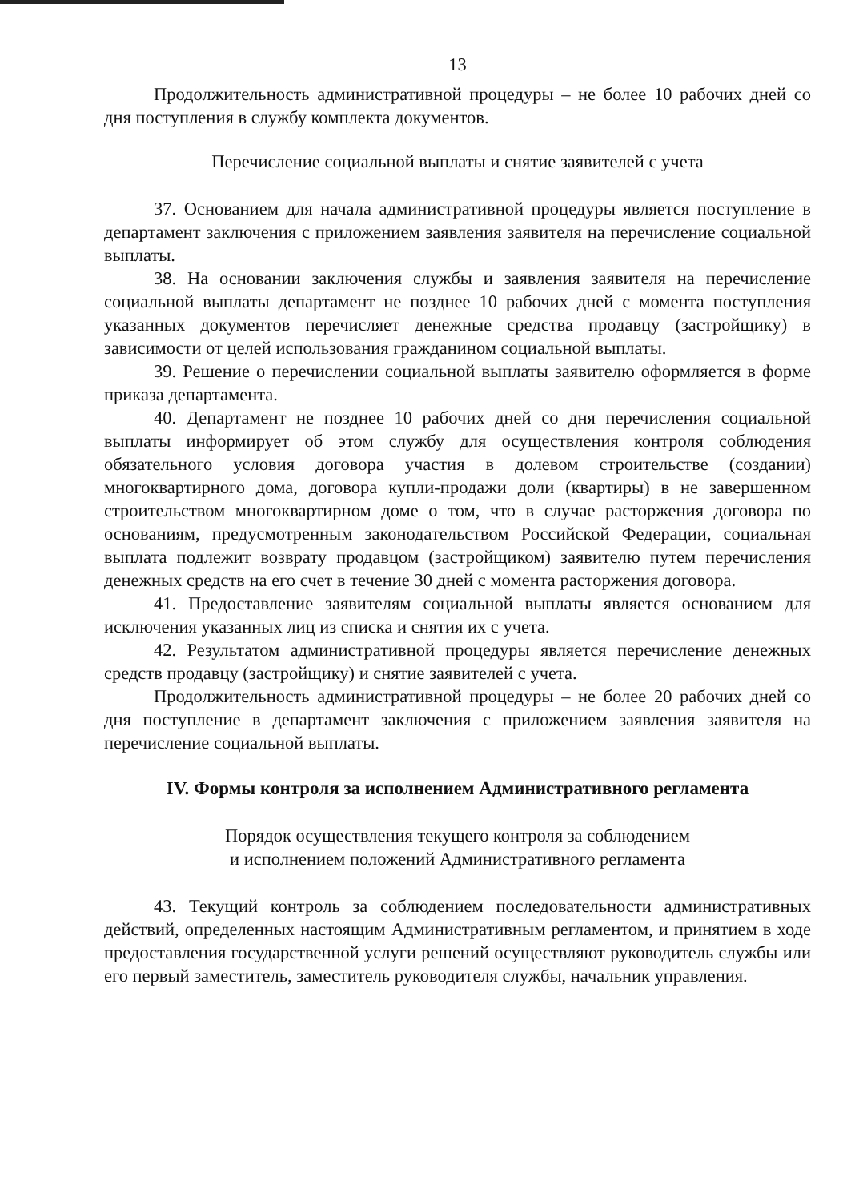13
Продолжительность административной процедуры – не более 10 рабочих дней со дня поступления в службу комплекта документов.
Перечисление социальной выплаты и снятие заявителей с учета
37. Основанием для начала административной процедуры является поступление в департамент заключения с приложением заявления заявителя на перечисление социальной выплаты.
38. На основании заключения службы и заявления заявителя на перечисление социальной выплаты департамент не позднее 10 рабочих дней с момента поступления указанных документов перечисляет денежные средства продавцу (застройщику) в зависимости от целей использования гражданином социальной выплаты.
39. Решение о перечислении социальной выплаты заявителю оформляется в форме приказа департамента.
40. Департамент не позднее 10 рабочих дней со дня перечисления социальной выплаты информирует об этом службу для осуществления контроля соблюдения обязательного условия договора участия в долевом строительстве (создании) многоквартирного дома, договора купли-продажи доли (квартиры) в не завершенном строительством многоквартирном доме о том, что в случае расторжения договора по основаниям, предусмотренным законодательством Российской Федерации, социальная выплата подлежит возврату продавцом (застройщиком) заявителю путем перечисления денежных средств на его счет в течение 30 дней с момента расторжения договора.
41. Предоставление заявителям социальной выплаты является основанием для исключения указанных лиц из списка и снятия их с учета.
42. Результатом административной процедуры является перечисление денежных средств продавцу (застройщику) и снятие заявителей с учета.
Продолжительность административной процедуры – не более 20 рабочих дней со дня поступление в департамент заключения с приложением заявления заявителя на перечисление социальной выплаты.
IV. Формы контроля за исполнением Административного регламента
Порядок осуществления текущего контроля за соблюдением
и исполнением положений Административного регламента
43. Текущий контроль за соблюдением последовательности административных действий, определенных настоящим Административным регламентом, и принятием в ходе предоставления государственной услуги решений осуществляют руководитель службы или его первый заместитель, заместитель руководителя службы, начальник управления.